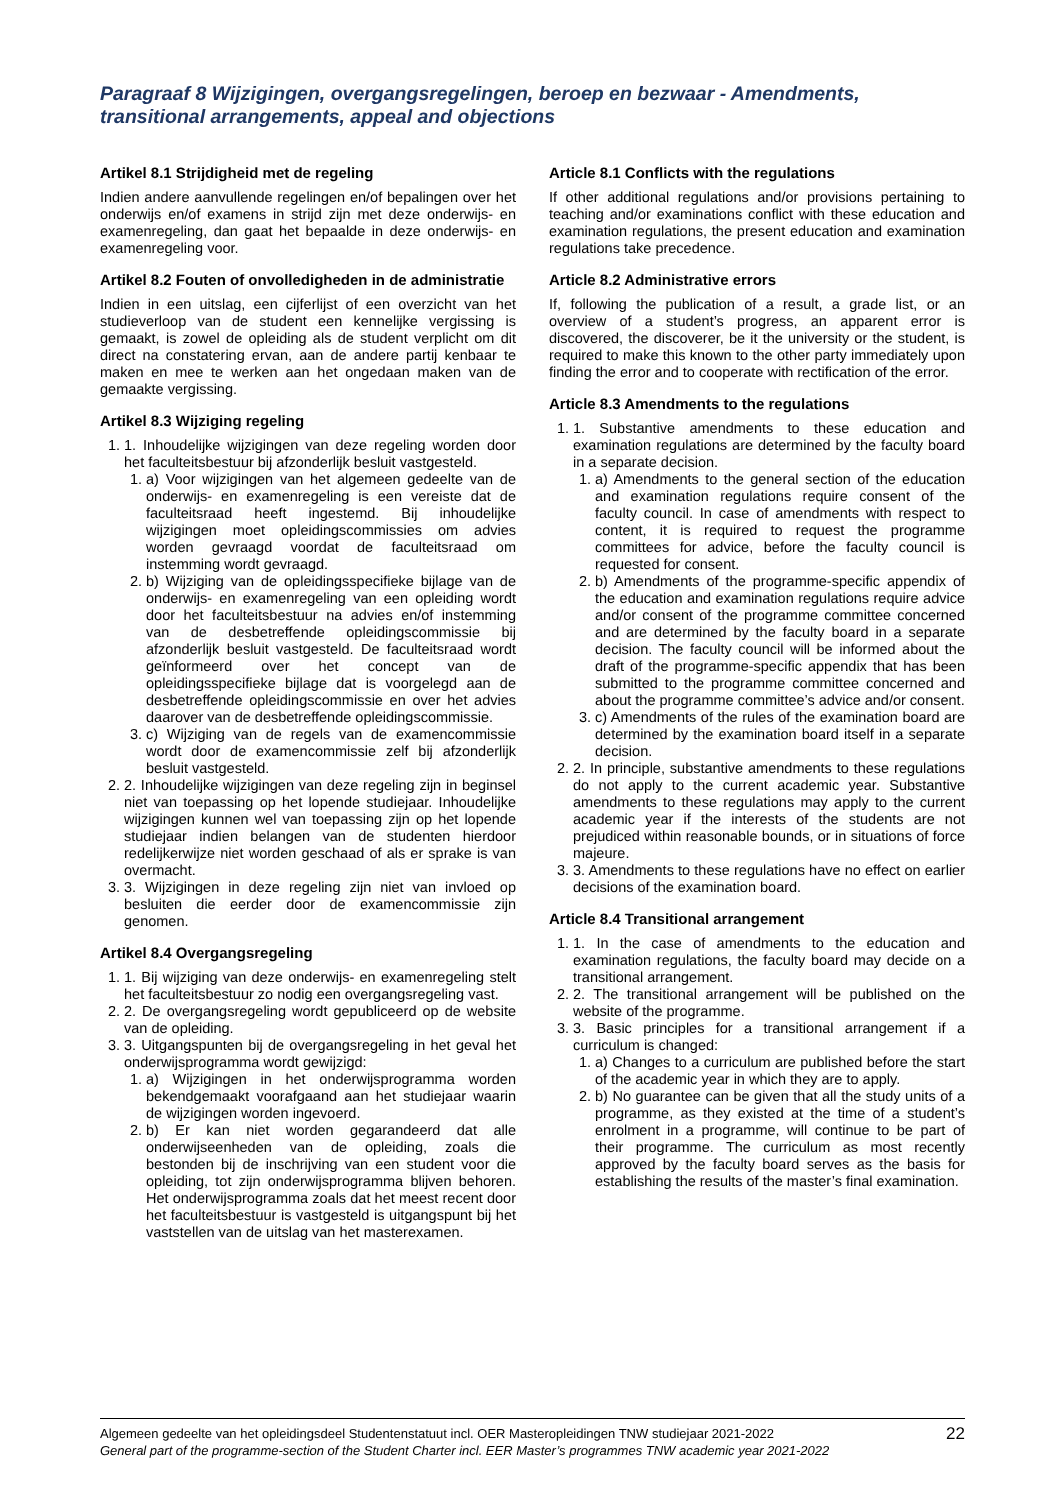Paragraaf 8 Wijzigingen, overgangsregelingen, beroep en bezwaar - Amendments, transitional arrangements, appeal and objections
Artikel 8.1 Strijdigheid met de regeling
Indien andere aanvullende regelingen en/of bepalingen over het onderwijs en/of examens in strijd zijn met deze onderwijs- en examenregeling, dan gaat het bepaalde in deze onderwijs- en examenregeling voor.
Artikel 8.2 Fouten of onvolledigheden in de administratie
Indien in een uitslag, een cijferlijst of een overzicht van het studieverloop van de student een kennelijke vergissing is gemaakt, is zowel de opleiding als de student verplicht om dit direct na constatering ervan, aan de andere partij kenbaar te maken en mee te werken aan het ongedaan maken van de gemaakte vergissing.
Artikel 8.3 Wijziging regeling
1. 1. Inhoudelijke wijzigingen van deze regeling worden door het faculteitsbestuur bij afzonderlijk besluit vastgesteld.
1. a) Voor wijzigingen van het algemeen gedeelte van de onderwijs- en examenregeling is een vereiste dat de faculteitsraad heeft ingestemd. Bij inhoudelijke wijzigingen moet opleidingscommissies om advies worden gevraagd voordat de faculteitsraad om instemming wordt gevraagd.
2. b) Wijziging van de opleidingsspecifieke bijlage van de onderwijs- en examenregeling van een opleiding wordt door het faculteitsbestuur na advies en/of instemming van de desbetreffende opleidingscommissie bij afzonderlijk besluit vastgesteld. De faculteitsraad wordt geïnformeerd over het concept van de opleidingsspecifieke bijlage dat is voorgelegd aan de desbetreffende opleidingscommissie en over het advies daarover van de desbetreffende opleidingscommissie.
3. c) Wijziging van de regels van de examencommissie wordt door de examencommissie zelf bij afzonderlijk besluit vastgesteld.
2. 2. Inhoudelijke wijzigingen van deze regeling zijn in beginsel niet van toepassing op het lopende studiejaar. Inhoudelijke wijzigingen kunnen wel van toepassing zijn op het lopende studiejaar indien belangen van de studenten hierdoor redelijkerwijze niet worden geschaad of als er sprake is van overmacht.
3. 3. Wijzigingen in deze regeling zijn niet van invloed op besluiten die eerder door de examencommissie zijn genomen.
Artikel 8.4 Overgangsregeling
1. 1. Bij wijziging van deze onderwijs- en examenregeling stelt het faculteitsbestuur zo nodig een overgangsregeling vast.
2. 2. De overgangsregeling wordt gepubliceerd op de website van de opleiding.
3. 3. Uitgangspunten bij de overgangsregeling in het geval het onderwijsprogramma wordt gewijzigd:
1. a) Wijzigingen in het onderwijsprogramma worden bekendgemaakt voorafgaand aan het studiejaar waarin de wijzigingen worden ingevoerd.
2. b) Er kan niet worden gegarandeerd dat alle onderwijseenheden van de opleiding, zoals die bestonden bij de inschrijving van een student voor die opleiding, tot zijn onderwijsprogramma blijven behoren. Het onderwijsprogramma zoals dat het meest recent door het faculteitsbestuur is vastgesteld is uitgangspunt bij het vaststellen van de uitslag van het masterexamen.
Article 8.1 Conflicts with the regulations
If other additional regulations and/or provisions pertaining to teaching and/or examinations conflict with these education and examination regulations, the present education and examination regulations take precedence.
Article 8.2 Administrative errors
If, following the publication of a result, a grade list, or an overview of a student’s progress, an apparent error is discovered, the discoverer, be it the university or the student, is required to make this known to the other party immediately upon finding the error and to cooperate with rectification of the error.
Article 8.3 Amendments to the regulations
1. 1. Substantive amendments to these education and examination regulations are determined by the faculty board in a separate decision.
1. a) Amendments to the general section of the education and examination regulations require consent of the faculty council. In case of amendments with respect to content, it is required to request the programme committees for advice, before the faculty council is requested for consent.
2. b) Amendments of the programme-specific appendix of the education and examination regulations require advice and/or consent of the programme committee concerned and are determined by the faculty board in a separate decision. The faculty council will be informed about the draft of the programme-specific appendix that has been submitted to the programme committee concerned and about the programme committee’s advice and/or consent.
3. c) Amendments of the rules of the examination board are determined by the examination board itself in a separate decision.
2. 2. In principle, substantive amendments to these regulations do not apply to the current academic year. Substantive amendments to these regulations may apply to the current academic year if the interests of the students are not prejudiced within reasonable bounds, or in situations of force majeure.
3. 3. Amendments to these regulations have no effect on earlier decisions of the examination board.
Article 8.4 Transitional arrangement
1. 1. In the case of amendments to the education and examination regulations, the faculty board may decide on a transitional arrangement.
2. 2. The transitional arrangement will be published on the website of the programme.
3. 3. Basic principles for a transitional arrangement if a curriculum is changed:
1. a) Changes to a curriculum are published before the start of the academic year in which they are to apply.
2. b) No guarantee can be given that all the study units of a programme, as they existed at the time of a student’s enrolment in a programme, will continue to be part of their programme. The curriculum as most recently approved by the faculty board serves as the basis for establishing the results of the master’s final examination.
22 Algemeen gedeelte van het opleidingsdeel Studentenstatuut incl. OER Masteropleidingen TNW studiejaar 2021-2022
General part of the programme-section of the Student Charter incl. EER Master’s programmes TNW academic year 2021-2022